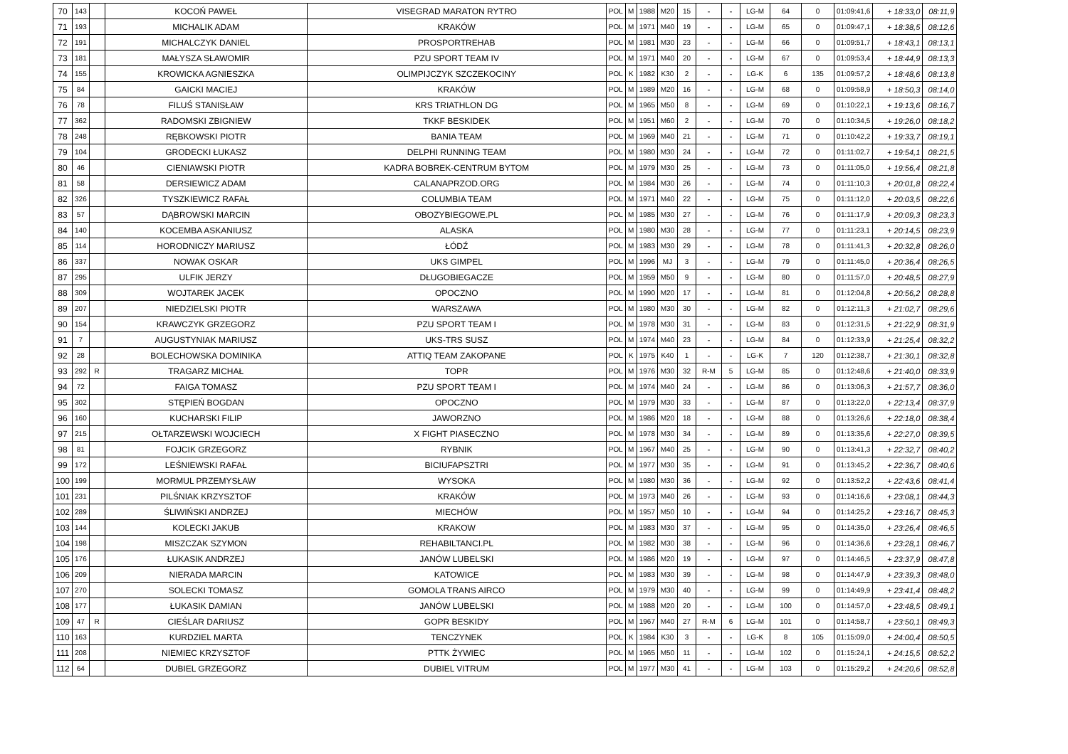| 70 | 143 | | KOCOŃ PAWEŁ | VISEGRAD MARATON RYTRO | POL | M | 1988 | M20 | 15 | - | - | LG-M | 64 | 0 | 01:09:41,6 | + 18:33,0 | 08:11,9 |
| 71 | 193 | | MICHALIK ADAM | KRAKÓW | POL | M | 1971 | M40 | 19 | - | - | LG-M | 65 | 0 | 01:09:47,1 | + 18:38,5 | 08:12,6 |
| 72 | 191 | | MICHALCZYK DANIEL | PROSPORTREHAB | POL | M | 1981 | M30 | 23 | - | - | LG-M | 66 | 0 | 01:09:51,7 | + 18:43,1 | 08:13,1 |
| 73 | 181 | | MAŁYSZA SŁAWOMIR | PZU SPORT TEAM IV | POL | M | 1971 | M40 | 20 | - | - | LG-M | 67 | 0 | 01:09:53,4 | + 18:44,9 | 08:13,3 |
| 74 | 155 | | KROWICKA AGNIESZKA | OLIMPIJCZYK SZCZEKOCINY | POL | K | 1982 | K30 | 2 | - | - | LG-K | 6 | 135 | 01:09:57,2 | + 18:48,6 | 08:13,8 |
| 75 | 84 | | GAICKI MACIEJ | KRAKÓW | POL | M | 1989 | M20 | 16 | - | - | LG-M | 68 | 0 | 01:09:58,9 | + 18:50,3 | 08:14,0 |
| 76 | 78 | | FILUŚ STANISŁAW | KRS TRIATHLON DG | POL | M | 1965 | M50 | 8 | - | - | LG-M | 69 | 0 | 01:10:22,1 | + 19:13,6 | 08:16,7 |
| 77 | 362 | | RADOMSKI ZBIGNIEW | TKKF BESKIDEK | POL | M | 1951 | M60 | 2 | - | - | LG-M | 70 | 0 | 01:10:34,5 | + 19:26,0 | 08:18,2 |
| 78 | 248 | | RĘBKOWSKI PIOTR | BANIA TEAM | POL | M | 1969 | M40 | 21 | - | - | LG-M | 71 | 0 | 01:10:42,2 | + 19:33,7 | 08:19,1 |
| 79 | 104 | | GRODECKI ŁUKASZ | DELPHI RUNNING TEAM | POL | M | 1980 | M30 | 24 | - | - | LG-M | 72 | 0 | 01:11:02,7 | + 19:54,1 | 08:21,5 |
| 80 | 46 | | CIENIAWSKI PIOTR | KADRA BOBREK-CENTRUM BYTOM | POL | M | 1979 | M30 | 25 | - | - | LG-M | 73 | 0 | 01:11:05,0 | + 19:56,4 | 08:21,8 |
| 81 | 58 | | DERSIEWICZ ADAM | CALANAPRZOD.ORG | POL | M | 1984 | M30 | 26 | - | - | LG-M | 74 | 0 | 01:11:10,3 | + 20:01,8 | 08:22,4 |
| 82 | 326 | | TYSZKIEWICZ RAFAŁ | COLUMBIA TEAM | POL | M | 1971 | M40 | 22 | - | - | LG-M | 75 | 0 | 01:11:12,0 | + 20:03,5 | 08:22,6 |
| 83 | 57 | | DĄBROWSKI MARCIN | OBOZYBIEGOWE.PL | POL | M | 1985 | M30 | 27 | - | - | LG-M | 76 | 0 | 01:11:17,9 | + 20:09,3 | 08:23,3 |
| 84 | 140 | | KOCEMBA ASKANIUSZ | ALASKA | POL | M | 1980 | M30 | 28 | - | - | LG-M | 77 | 0 | 01:11:23,1 | + 20:14,5 | 08:23,9 |
| 85 | 114 | | HORODNICZY MARIUSZ | ŁÓDŹ | POL | M | 1983 | M30 | 29 | - | - | LG-M | 78 | 0 | 01:11:41,3 | + 20:32,8 | 08:26,0 |
| 86 | 337 | | NOWAK OSKAR | UKS GIMPEL | POL | M | 1996 | MJ | 3 | - | - | LG-M | 79 | 0 | 01:11:45,0 | + 20:36,4 | 08:26,5 |
| 87 | 295 | | ULFIK JERZY | DŁUGOBIEGACZE | POL | M | 1959 | M50 | 9 | - | - | LG-M | 80 | 0 | 01:11:57,0 | + 20:48,5 | 08:27,9 |
| 88 | 309 | | WOJTAREK JACEK | OPOCZNO | POL | M | 1990 | M20 | 17 | - | - | LG-M | 81 | 0 | 01:12:04,8 | + 20:56,2 | 08:28,8 |
| 89 | 207 | | NIEDZIELSKI PIOTR | WARSZAWA | POL | M | 1980 | M30 | 30 | - | - | LG-M | 82 | 0 | 01:12:11,3 | + 21:02,7 | 08:29,6 |
| 90 | 154 | | KRAWCZYK GRZEGORZ | PZU SPORT TEAM I | POL | M | 1978 | M30 | 31 | - | - | LG-M | 83 | 0 | 01:12:31,5 | + 21:22,9 | 08:31,9 |
| 91 | 7 | | AUGUSTYNIAK MARIUSZ | UKS-TRS SUSZ | POL | M | 1974 | M40 | 23 | - | - | LG-M | 84 | 0 | 01:12:33,9 | + 21:25,4 | 08:32,2 |
| 92 | 28 | | BOLECHOWSKA DOMINIKA | ATTIQ TEAM ZAKOPANE | POL | K | 1975 | K40 | 1 | - | - | LG-K | 7 | 120 | 01:12:38,7 | + 21:30,1 | 08:32,8 |
| 93 | 292 | R | TRAGARZ MICHAŁ | TOPR | POL | M | 1976 | M30 | 32 | R-M | 5 | LG-M | 85 | 0 | 01:12:48,6 | + 21:40,0 | 08:33,9 |
| 94 | 72 | | FAIGA TOMASZ | PZU SPORT TEAM I | POL | M | 1974 | M40 | 24 | - | - | LG-M | 86 | 0 | 01:13:06,3 | + 21:57,7 | 08:36,0 |
| 95 | 302 | | STĘPIEŃ BOGDAN | OPOCZNO | POL | M | 1979 | M30 | 33 | - | - | LG-M | 87 | 0 | 01:13:22,0 | + 22:13,4 | 08:37,9 |
| 96 | 160 | | KUCHARSKI FILIP | JAWORZNO | POL | M | 1986 | M20 | 18 | - | - | LG-M | 88 | 0 | 01:13:26,6 | + 22:18,0 | 08:38,4 |
| 97 | 215 | | OŁTARZEWSKI WOJCIECH | X FIGHT PIASECZNO | POL | M | 1978 | M30 | 34 | - | - | LG-M | 89 | 0 | 01:13:35,6 | + 22:27,0 | 08:39,5 |
| 98 | 81 | | FOJCIK GRZEGORZ | RYBNIK | POL | M | 1967 | M40 | 25 | - | - | LG-M | 90 | 0 | 01:13:41,3 | + 22:32,7 | 08:40,2 |
| 99 | 172 | | LEŚNIEWSKI RAFAŁ | BICIUFAPSZTRI | POL | M | 1977 | M30 | 35 | - | - | LG-M | 91 | 0 | 01:13:45,2 | + 22:36,7 | 08:40,6 |
| 100 | 199 | | MORMUL PRZEMYSŁAW | WYSOKA | POL | M | 1980 | M30 | 36 | - | - | LG-M | 92 | 0 | 01:13:52,2 | + 22:43,6 | 08:41,4 |
| 101 | 231 | | PILŚNIAK KRZYSZTOF | KRAKÓW | POL | M | 1973 | M40 | 26 | - | - | LG-M | 93 | 0 | 01:14:16,6 | + 23:08,1 | 08:44,3 |
| 102 | 289 | | ŚLIWIŃSKI ANDRZEJ | MIECHÓW | POL | M | 1957 | M50 | 10 | - | - | LG-M | 94 | 0 | 01:14:25,2 | + 23:16,7 | 08:45,3 |
| 103 | 144 | | KOLECKI JAKUB | KRAKOW | POL | M | 1983 | M30 | 37 | - | - | LG-M | 95 | 0 | 01:14:35,0 | + 23:26,4 | 08:46,5 |
| 104 | 198 | | MISZCZAK SZYMON | REHABILTANCI.PL | POL | M | 1982 | M30 | 38 | - | - | LG-M | 96 | 0 | 01:14:36,6 | + 23:28,1 | 08:46,7 |
| 105 | 176 | | ŁUKASIK ANDRZEJ | JANÓW LUBELSKI | POL | M | 1986 | M20 | 19 | - | - | LG-M | 97 | 0 | 01:14:46,5 | + 23:37,9 | 08:47,8 |
| 106 | 209 | | NIERADA MARCIN | KATOWICE | POL | M | 1983 | M30 | 39 | - | - | LG-M | 98 | 0 | 01:14:47,9 | + 23:39,3 | 08:48,0 |
| 107 | 270 | | SOLECKI TOMASZ | GOMOLA TRANS AIRCO | POL | M | 1979 | M30 | 40 | - | - | LG-M | 99 | 0 | 01:14:49,9 | + 23:41,4 | 08:48,2 |
| 108 | 177 | | ŁUKASIK DAMIAN | JANÓW LUBELSKI | POL | M | 1988 | M20 | 20 | - | - | LG-M | 100 | 0 | 01:14:57,0 | + 23:48,5 | 08:49,1 |
| 109 | 47 | R | CIEŚLAR DARIUSZ | GOPR BESKIDY | POL | M | 1967 | M40 | 27 | R-M | 6 | LG-M | 101 | 0 | 01:14:58,7 | + 23:50,1 | 08:49,3 |
| 110 | 163 | | KURDZIEL MARTA | TENCZYNEK | POL | K | 1984 | K30 | 3 | - | - | LG-K | 8 | 105 | 01:15:09,0 | + 24:00,4 | 08:50,5 |
| 111 | 208 | | NIEMIEC KRZYSZTOF | PTTK ŻYWIEC | POL | M | 1965 | M50 | 11 | - | - | LG-M | 102 | 0 | 01:15:24,1 | + 24:15,5 | 08:52,2 |
| 112 | 64 | | DUBIEL GRZEGORZ | DUBIEL VITRUM | POL | M | 1977 | M30 | 41 | - | - | LG-M | 103 | 0 | 01:15:29,2 | + 24:20,6 | 08:52,8 |